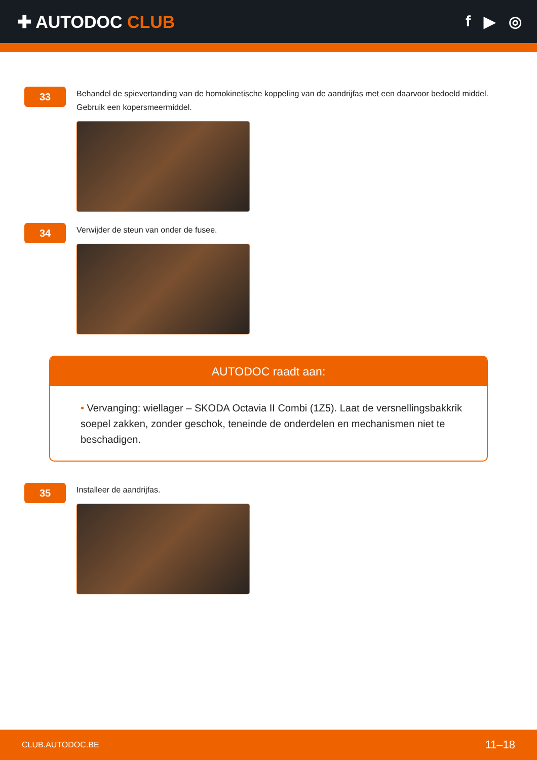✚ AUTODOC CLUB f ▶ ◎
33
Behandel de spievertanding van de homokinetische koppeling van de aandrijfas met een daarvoor bedoeld middel. Gebruik een kopersmeermiddel.
34
Verwijder de steun van onder de fusee.
AUTODOC raadt aan:
• Vervanging: wiellager – SKODA Octavia II Combi (1Z5). Laat de versnellingsbakkrik soepel zakken, zonder geschok, teneinde de onderdelen en mechanismen niet te beschadigen.
35
Installeer de aandrijfas.
CLUB.AUTODOC.BE 11–18